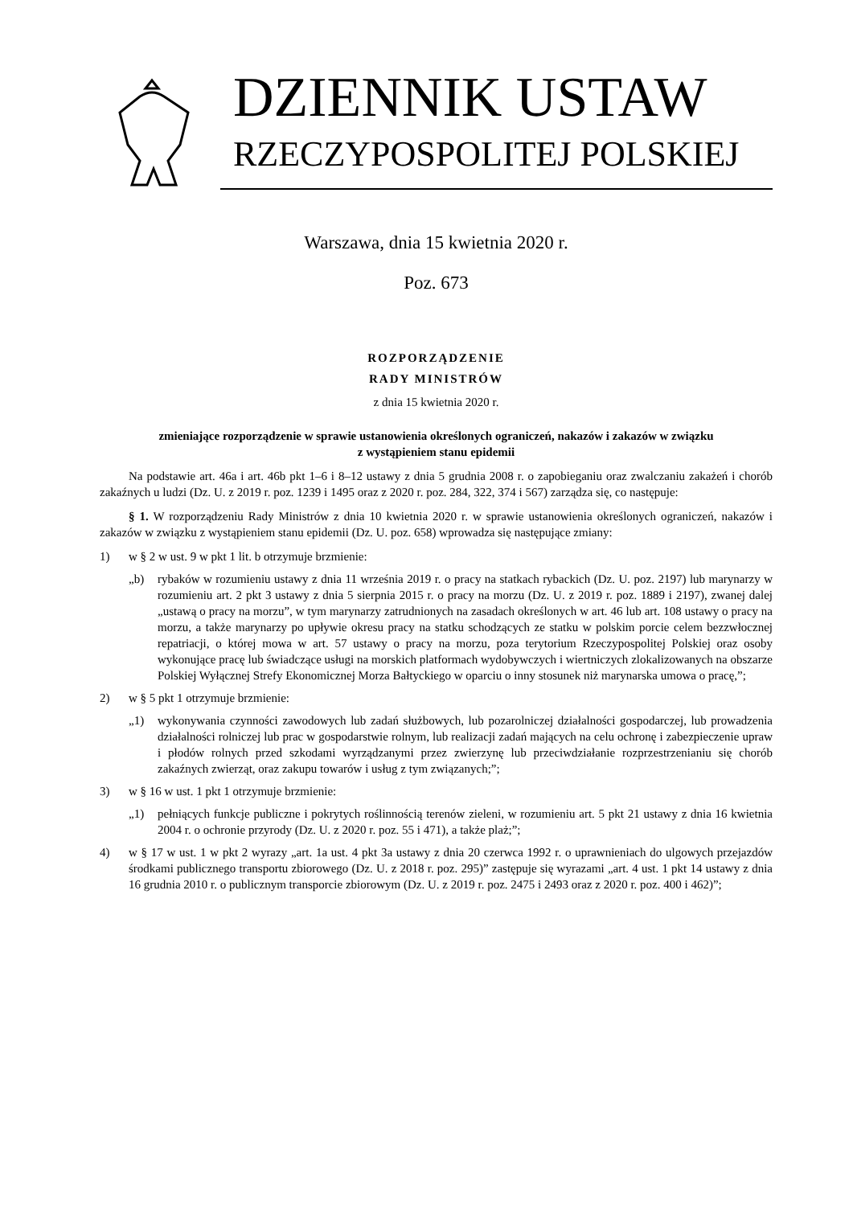DZIENNIK USTAW
RZECZYPOSPOLITEJ POLSKIEJ
Warszawa, dnia 15 kwietnia 2020 r.
Poz. 673
ROZPORZĄDZENIE
RADY MINISTRÓW
z dnia 15 kwietnia 2020 r.
zmieniające rozporządzenie w sprawie ustanowienia określonych ograniczeń, nakazów i zakazów w związku
z wystąpieniem stanu epidemii
Na podstawie art. 46a i art. 46b pkt 1–6 i 8–12 ustawy z dnia 5 grudnia 2008 r. o zapobieganiu oraz zwalczaniu zakażeń i chorób zakaźnych u ludzi (Dz. U. z 2019 r. poz. 1239 i 1495 oraz z 2020 r. poz. 284, 322, 374 i 567) zarządza się, co następuje:
§ 1. W rozporządzeniu Rady Ministrów z dnia 10 kwietnia 2020 r. w sprawie ustanowienia określonych ograniczeń, nakazów i zakazów w związku z wystąpieniem stanu epidemii (Dz. U. poz. 658) wprowadza się następujące zmiany:
1) w § 2 w ust. 9 w pkt 1 lit. b otrzymuje brzmienie:
„b) rybaków w rozumieniu ustawy z dnia 11 września 2019 r. o pracy na statkach rybackich (Dz. U. poz. 2197) lub marynarzy w rozumieniu art. 2 pkt 3 ustawy z dnia 5 sierpnia 2015 r. o pracy na morzu (Dz. U. z 2019 r. poz. 1889 i 2197), zwanej dalej „ustawą o pracy na morzu”, w tym marynarzy zatrudnionych na zasadach określonych w art. 46 lub art. 108 ustawy o pracy na morzu, a także marynarzy po upływie okresu pracy na statku schodzących ze statku w polskim porcie celem bezzwłocznej repatriacji, o której mowa w art. 57 ustawy o pracy na morzu, poza terytorium Rzeczypospolitej Polskiej oraz osoby wykonujące pracę lub świadczące usługi na morskich platformach wydobywczych i wiertniczych zlokalizowanych na obszarze Polskiej Wyłącznej Strefy Ekonomicznej Morza Bałtyckiego w oparciu o inny stosunek niż marynarska umowa o pracę,”;
2) w § 5 pkt 1 otrzymuje brzmienie:
„1) wykonywania czynności zawodowych lub zadań służbowych, lub pozarolniczej działalności gospodarczej, lub prowadzenia działalności rolniczej lub prac w gospodarstwie rolnym, lub realizacji zadań mających na celu ochronę i zabezpieczenie upraw i płodów rolnych przed szkodami wyrządzanymi przez zwierzynę lub przeciwdziałanie rozprzestrzenianiu się chorób zakaźnych zwierząt, oraz zakupu towarów i usług z tym związanych;”;
3) w § 16 w ust. 1 pkt 1 otrzymuje brzmienie:
„1) pełniących funkcje publiczne i pokrytych roślinnością terenów zieleni, w rozumieniu art. 5 pkt 21 ustawy z dnia 16 kwietnia 2004 r. o ochronie przyrody (Dz. U. z 2020 r. poz. 55 i 471), a także plaż;”;
4) w § 17 w ust. 1 w pkt 2 wyrazy „art. 1a ust. 4 pkt 3a ustawy z dnia 20 czerwca 1992 r. o uprawnieniach do ulgowych przejazdów środkami publicznego transportu zbiorowego (Dz. U. z 2018 r. poz. 295)” zastępuje się wyrazami „art. 4 ust. 1 pkt 14 ustawy z dnia 16 grudnia 2010 r. o publicznym transporcie zbiorowym (Dz. U. z 2019 r. poz. 2475 i 2493 oraz z 2020 r. poz. 400 i 462)”;